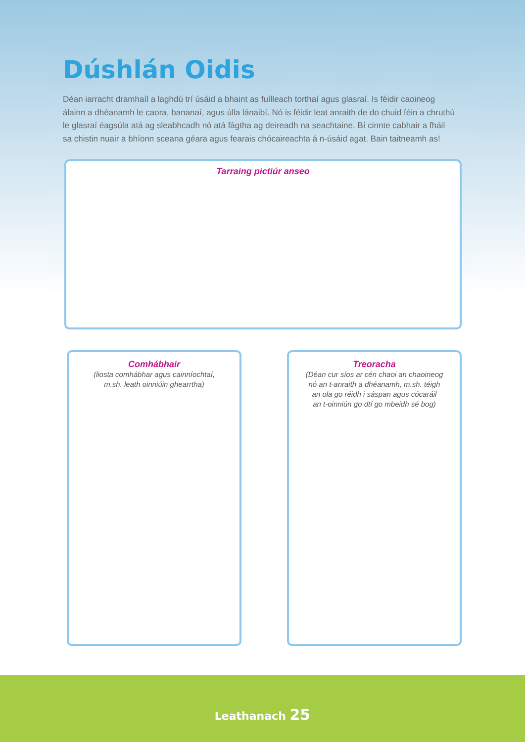Dúshlán Oidis
Déan iarracht dramhaíl a laghdú trí úsáid a bhaint as fuílleach torthaí agus glasraí. Is féidir caoineog álainn a dhéanamh le caora, bananaí, agus úlla lánaibí. Nó is féidir leat anraith de do chuid féin a chruthú le glasraí éagsúla atá ag sleabhcadh nó atá fágtha ag deireadh na seachtaine. Bí cinnte cabhair a fháil sa chistin nuair a bhíonn sceana géara agus fearais chócaireachta á n-úsáid agat. Bain taitneamh as!
Tarraing pictiúr anseo
Comhábhair
(liosta comhábhar agus cainníochtaí,
m.sh. leath oinniúin ghearrtha)
Treoracha
(Déan cur síos ar cén chaoi an chaoineog
nó an t-anraith a dhéanamh, m.sh. téigh
an ola go réidh i sáspan agus cócaráil
an t-oinniún go dtí go mbeidh sé bog)
Leathanach 25